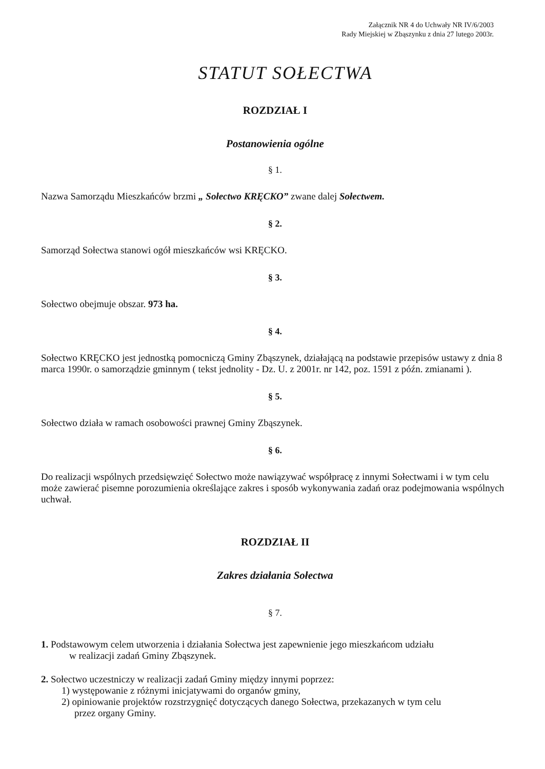Załącznik NR 4 do Uchwały NR IV/6/2003
Rady Miejskiej w Zbąszynku z dnia 27 lutego 2003r.
STATUT SOŁECTWA
ROZDZIAŁ I
Postanowienia ogólne
§ 1.
Nazwa Samorządu Mieszkańców brzmi „ Sołectwo KRĘCKO” zwane dalej Sołectwem.
§ 2.
Samorząd Sołectwa stanowi ogół mieszkańców wsi KRĘCKO.
§ 3.
Sołectwo obejmuje obszar. 973 ha.
§ 4.
Sołectwo KRĘCKO jest jednostką pomocniczą Gminy Zbąszynek, działającą na podstawie przepisów ustawy z dnia 8 marca 1990r. o samorządzie gminnym ( tekst jednolity - Dz. U. z 2001r. nr 142, poz. 1591 z późn. zmianami ).
§ 5.
Sołectwo działa w ramach osobowości prawnej Gminy Zbąszynek.
§ 6.
Do realizacji wspólnych przedsięwzięć Sołectwo może nawiązywać współpracę z innymi Sołectwami i w tym celu może zawierać pisemne porozumienia określające zakres i sposób wykonywania zadań oraz podejmowania wspólnych uchwał.
ROZDZIAŁ II
Zakres działania Sołectwa
§ 7.
1. Podstawowym celem utworzenia i działania Sołectwa jest zapewnienie jego mieszkańcom udziału
w realizacji zadań Gminy Zbąszynek.
2. Sołectwo uczestniczy w realizacji zadań Gminy między innymi poprzez:
1) występowanie z różnymi inicjatywami do organów gminy,
2) opiniowanie projektów rozstrzygnięć dotyczących danego Sołectwa, przekazanych w tym celu
przez organy Gminy.